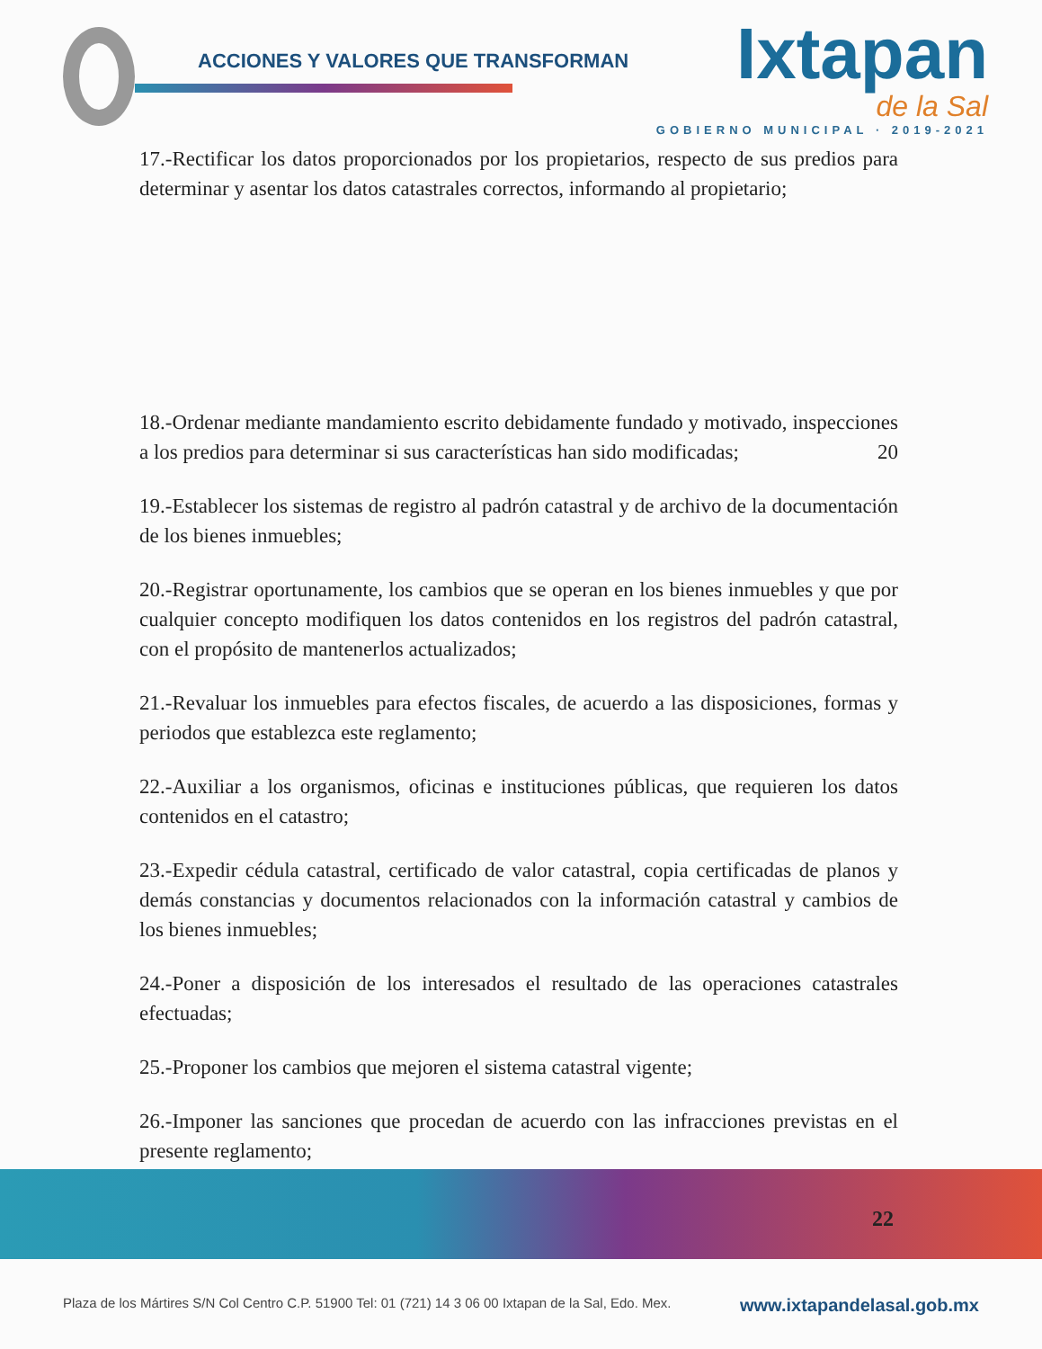ACCIONES Y VALORES QUE TRANSFORMAN
Ixtapan
de la Sal
GOBIERNO MUNICIPAL · 2019-2021
17.-Rectificar los datos proporcionados por los propietarios, respecto de sus predios para determinar y asentar los datos catastrales correctos, informando al propietario;
18.-Ordenar mediante mandamiento escrito debidamente fundado y motivado, inspecciones a los predios para determinar si sus características han sido modificadas; 20
19.-Establecer los sistemas de registro al padrón catastral y de archivo de la documentación de los bienes inmuebles;
20.-Registrar oportunamente, los cambios que se operan en los bienes inmuebles y que por cualquier concepto modifiquen los datos contenidos en los registros del padrón catastral, con el propósito de mantenerlos actualizados;
21.-Revaluar los inmuebles para efectos fiscales, de acuerdo a las disposiciones, formas y periodos que establezca este reglamento;
22.-Auxiliar a los organismos, oficinas e instituciones públicas, que requieren los datos contenidos en el catastro;
23.-Expedir cédula catastral, certificado de valor catastral, copia certificadas de planos y demás constancias y documentos relacionados con la información catastral y cambios de los bienes inmuebles;
24.-Poner a disposición de los interesados el resultado de las operaciones catastrales efectuadas;
25.-Proponer los cambios que mejoren el sistema catastral vigente;
26.-Imponer las sanciones que procedan de acuerdo con las infracciones previstas en el presente reglamento;
22
Plaza de los Mártires S/N Col Centro C.P. 51900 Tel: 01 (721) 14 3 06 00 Ixtapan de la Sal, Edo. Mex. www.ixtapandelasal.gob.mx